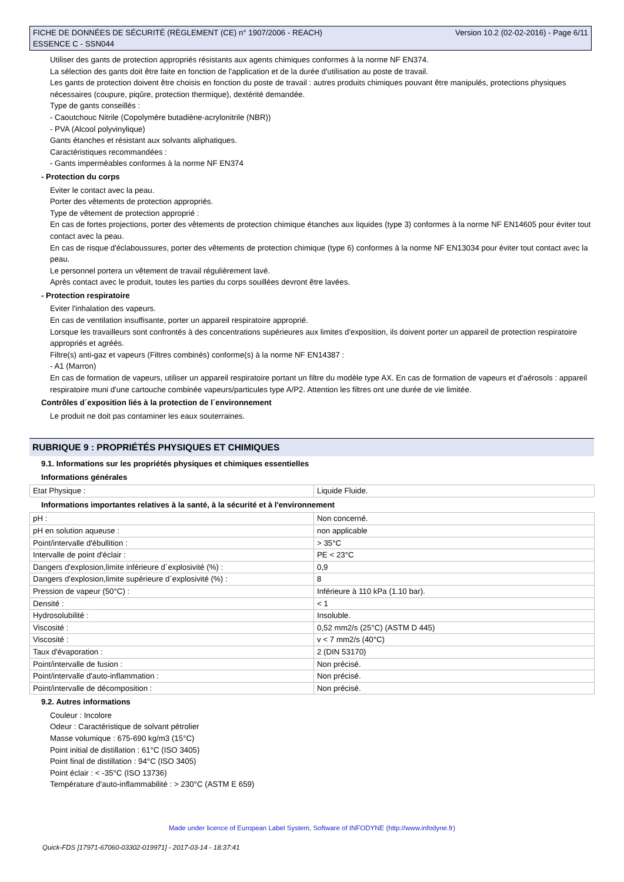Version 10.2 (02-02-2016) - Page 6/11 FICHE DE DONNÉES DE SÉCURITÉ (RÈGLEMENT (CE) n° 1907/2006 - REACH)
ESSENCE C - SSN044
Utiliser des gants de protection appropriés résistants aux agents chimiques conformes à la norme NF EN374.
La sélection des gants doit être faite en fonction de l'application et de la durée d'utilisation au poste de travail.
Les gants de protection doivent être choisis en fonction du poste de travail : autres produits chimiques pouvant être manipulés, protections physiques nécessaires (coupure, piqûre, protection thermique), dextérité demandée.
Type de gants conseillés :
- Caoutchouc Nitrile (Copolymère butadiène-acrylonitrile (NBR))
- PVA (Alcool polyvinylique)
Gants étanches et résistant aux solvants aliphatiques.
Caractéristiques recommandées :
- Gants imperméables conformes à la norme NF EN374
- Protection du corps
Eviter le contact avec la peau.
Porter des vêtements de protection appropriés.
Type de vêtement de protection approprié :
En cas de fortes projections, porter des vêtements de protection chimique étanches aux liquides (type 3) conformes à la norme NF EN14605 pour éviter tout contact avec la peau.
En cas de risque d'éclaboussures, porter des vêtements de protection chimique (type 6) conformes à la norme NF EN13034 pour éviter tout contact avec la peau.
Le personnel portera un vêtement de travail régulièrement lavé.
Après contact avec le produit, toutes les parties du corps souillées devront être lavées.
- Protection respiratoire
Eviter l'inhalation des vapeurs.
En cas de ventilation insuffisante, porter un appareil respiratoire approprié.
Lorsque les travailleurs sont confrontés à des concentrations supérieures aux limites d'exposition, ils doivent porter un appareil de protection respiratoire appropriés et agréés.
Filtre(s) anti-gaz et vapeurs (Filtres combinés) conforme(s) à la norme NF EN14387 :
- A1 (Marron)
En cas de formation de vapeurs, utiliser un appareil respiratoire portant un filtre du modèle type AX. En cas de formation de vapeurs et d'aérosols : appareil respiratoire muni d'une cartouche combinée vapeurs/particules type A/P2. Attention les filtres ont une durée de vie limitée.
Contrôles d´exposition liés à la protection de l´environnement
Le produit ne doit pas contaminer les eaux souterraines.
RUBRIQUE 9 : PROPRIÉTÉS PHYSIQUES ET CHIMIQUES
9.1. Informations sur les propriétés physiques et chimiques essentielles
Informations générales
| Etat Physique : | Liquide Fluide. |
Informations importantes relatives à la santé, à la sécurité et à l'environnement
| pH : | Non concerné. |
| pH en solution aqueuse : | non applicable |
| Point/intervalle d'ébullition : | > 35°C |
| Intervalle de point d'éclair : | PE < 23°C |
| Dangers d'explosion,limite inférieure d´explosivité (%) : | 0,9 |
| Dangers d'explosion,limite supérieure d´explosivité (%) : | 8 |
| Pression de vapeur (50°C) : | Inférieure à 110 kPa (1.10 bar). |
| Densité : | < 1 |
| Hydrosolubilité : | Insoluble. |
| Viscosité : | 0,52 mm2/s (25°C) (ASTM D 445) |
| Viscosité : | v < 7 mm2/s (40°C) |
| Taux d'évaporation : | 2 (DIN 53170) |
| Point/intervalle de fusion : | Non précisé. |
| Point/intervalle d'auto-inflammation : | Non précisé. |
| Point/intervalle de décomposition : | Non précisé. |
9.2. Autres informations
Couleur : Incolore
Odeur : Caractéristique de solvant pétrolier
Masse volumique : 675-690 kg/m3 (15°C)
Point initial de distillation : 61°C (ISO 3405)
Point final de distillation : 94°C (ISO 3405)
Point éclair : < -35°C (ISO 13736)
Température d'auto-inflammabilité : > 230°C (ASTM E 659)
Made under licence of European Label System, Software of INFODYNE (http://www.infodyne.fr)
Quick-FDS [17971-67060-03302-019971] - 2017-03-14 - 18:37:41